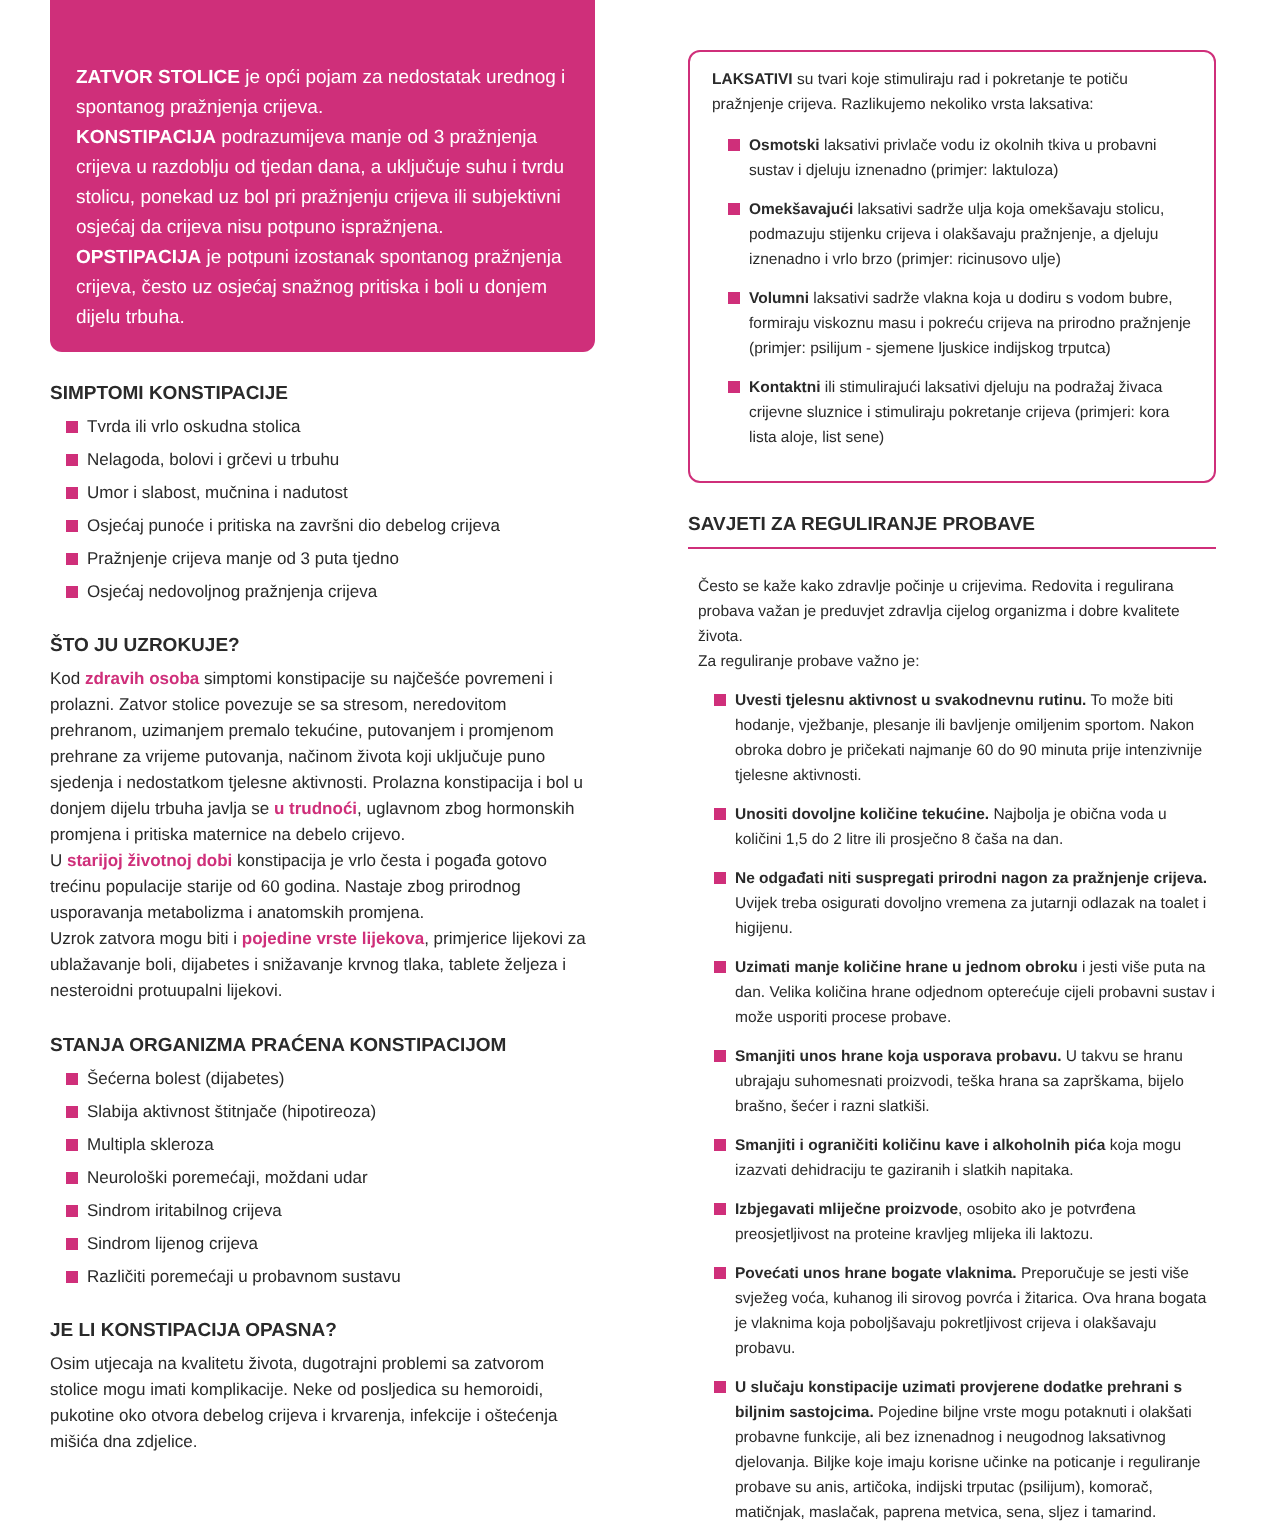ZATVOR STOLICE je opći pojam za nedostatak urednog i spontanog pražnjenja crijeva.
KONSTIPACIJA podrazumijeva manje od 3 pražnjenja crijeva u razdoblju od tjedan dana, a uključuje suhu i tvrdu stolicu, ponekad uz bol pri pražnjenju crijeva ili subjektivni osjećaj da crijeva nisu potpuno ispražnjena.
OPSTIPACIJA je potpuni izostanak spontanog pražnjenja crijeva, često uz osjećaj snažnog pritiska i boli u donjem dijelu trbuha.
SIMPTOMI KONSTIPACIJE
Tvrda ili vrlo oskudna stolica
Nelagoda, bolovi i grčevi u trbuhu
Umor i slabost, mučnina i nadutost
Osjećaj punoće i pritiska na završni dio debelog crijeva
Pražnjenje crijeva manje od 3 puta tjedno
Osjećaj nedovoljnog pražnjenja crijeva
ŠTO JU UZROKUJE?
Kod zdravih osoba simptomi konstipacije su najčešće povremeni i prolazni. Zatvor stolice povezuje se sa stresom, neredovitom prehranom, uzimanjem premalo tekućine, putovanjem i promjenom prehrane za vrijeme putovanja, načinom života koji uključuje puno sjedenja i nedostatkom tjelesne aktivnosti. Prolazna konstipacija i bol u donjem dijelu trbuha javlja se u trudnoći, uglavnom zbog hormonskih promjena i pritiska maternice na debelo crijevo.
U starijoj životnoj dobi konstipacija je vrlo česta i pogađa gotovo trećinu populacije starije od 60 godina. Nastaje zbog prirodnog usporavanja metabolizma i anatomskih promjena.
Uzrok zatvora mogu biti i pojedine vrste lijekova, primjerice lijekovi za ublažavanje boli, dijabetes i snižavanje krvnog tlaka, tablete željeza i nesteroidni protuupalni lijekovi.
STANJA ORGANIZMA PRAĆENA KONSTIPACIJOM
Šećerna bolest (dijabetes)
Slabija aktivnost štitnjače (hipotireoza)
Multipla skleroza
Neurološki poremećaji, moždani udar
Sindrom iritabilnog crijeva
Sindrom lijenog crijeva
Različiti poremećaji u probavnom sustavu
JE LI KONSTIPACIJA OPASNA?
Osim utjecaja na kvalitetu života, dugotrajni problemi sa zatvorom stolice mogu imati komplikacije. Neke od posljedica su hemoroidi, pukotine oko otvora debelog crijeva i krvarenja, infekcije i oštećenja mišića dna zdjelice.
LAKSATIVI su tvari koje stimuliraju rad i pokretanje te potiču pražnjenje crijeva. Razlikujemo nekoliko vrsta laksativa:
Osmotski laksativi privlače vodu iz okolnih tkiva u probavni sustav i djeluju iznenadno (primjer: laktuloza)
Omekšavajući laksativi sadrže ulja koja omekšavaju stolicu, podmazuju stijenku crijeva i olakšavaju pražnjenje, a djeluju iznenadno i vrlo brzo (primjer: ricinusovo ulje)
Volumni laksativi sadrže vlakna koja u dodiru s vodom bubre, formiraju viskoznu masu i pokreću crijeva na prirodno pražnjenje (primjer: psilijum - sjemene ljuskice indijskog trputca)
Kontaktni ili stimulirajući laksativi djeluju na podražaj živaca crijevne sluznice i stimuliraju pokretanje crijeva (primjeri: kora lista aloje, list sene)
SAVJETI ZA REGULIRANJE PROBAVE
Često se kaže kako zdravlje počinje u crijevima. Redovita i regulirana probava važan je preduvjet zdravlja cijelog organizma i dobre kvalitete života.
Za reguliranje probave važno je:
Uvesti tjelesnu aktivnost u svakodnevnu rutinu. To može biti hodanje, vježbanje, plesanje ili bavljenje omiljenim sportom. Nakon obroka dobro je pričekati najmanje 60 do 90 minuta prije intenzivnije tjelesne aktivnosti.
Unositi dovoljne količine tekućine. Najbolja je obična voda u količini 1,5 do 2 litre ili prosječno 8 čaša na dan.
Ne odgađati niti suspregati prirodni nagon za pražnjenje crijeva. Uvijek treba osigurati dovoljno vremena za jutarnji odlazak na toalet i higijenu.
Uzimati manje količine hrane u jednom obroku i jesti više puta na dan. Velika količina hrane odjednom opterećuje cijeli probavni sustav i može usporiti procese probave.
Smanjiti unos hrane koja usporava probavu. U takvu se hranu ubrajaju suhomesnati proizvodi, teška hrana sa zaprškama, bijelo brašno, šećer i razni slatkiši.
Smanjiti i ograničiti količinu kave i alkoholnih pića koja mogu izazvati dehidraciju te gaziranih i slatkih napitaka.
Izbjegavati mliječne proizvode, osobito ako je potvrđena preosjetljivost na proteine kravljeg mlijeka ili laktozu.
Povećati unos hrane bogate vlaknima. Preporučuje se jesti više svježeg voća, kuhanog ili sirovog povrća i žitarica. Ova hrana bogata je vlaknima koja poboljšavaju pokretljivost crijeva i olakšavaju probavu.
U slučaju konstipacije uzimati provjerene dodatke prehrani s biljnim sastojcima. Pojedine biljne vrste mogu potaknuti i olakšati probavne funkcije, ali bez iznenadnog i neugodnog laksativnog djelovanja. Biljke koje imaju korisne učinke na poticanje i reguliranje probave su anis, artičoka, indijski trputac (psilijum), komorač, matičnjak, maslačak, paprena metvica, sena, sljez i tamarind.